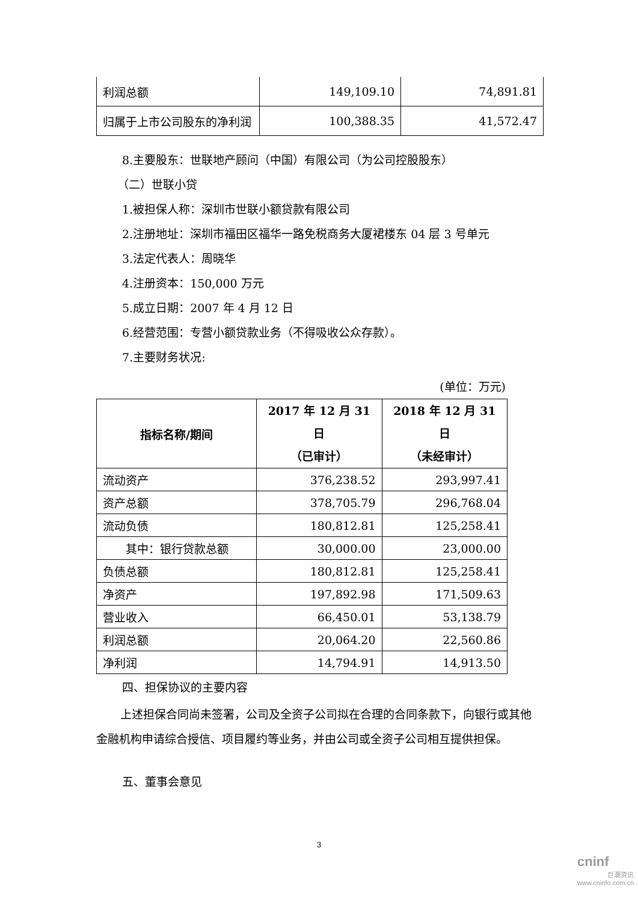| 利润总额 | 149,109.10 | 74,891.81 |
| 归属于上市公司股东的净利润 | 100,388.35 | 41,572.47 |
8.主要股东：世联地产顾问（中国）有限公司（为公司控股股东）
（二）世联小贷
1.被担保人称：深圳市世联小额贷款有限公司
2.注册地址：深圳市福田区福华一路免税商务大厦裙楼东 04 层 3 号单元
3.法定代表人：周晓华
4.注册资本：150,000 万元
5.成立日期：2007 年 4 月 12 日
6.经营范围：专营小额贷款业务（不得吸收公众存款）。
7.主要财务状况:
(单位：万元)
| 指标名称/期间 | 2017 年 12 月 31 日 （已审计） | 2018 年 12 月 31 日 （未经审计） |
| --- | --- | --- |
| 流动资产 | 376,238.52 | 293,997.41 |
| 资产总额 | 378,705.79 | 296,768.04 |
| 流动负债 | 180,812.81 | 125,258.41 |
| 其中：银行贷款总额 | 30,000.00 | 23,000.00 |
| 负债总额 | 180,812.81 | 125,258.41 |
| 净资产 | 197,892.98 | 171,509.63 |
| 营业收入 | 66,450.01 | 53,138.79 |
| 利润总额 | 20,064.20 | 22,560.86 |
| 净利润 | 14,794.91 | 14,913.50 |
四、担保协议的主要内容
上述担保合同尚未签署，公司及全资子公司拟在合理的合同条款下，向银行或其他金融机构申请综合授信、项目履约等业务，并由公司或全资子公司相互提供担保。
五、董事会意见
3
cninf
巨潮资讯
www.cninfo.com.cn